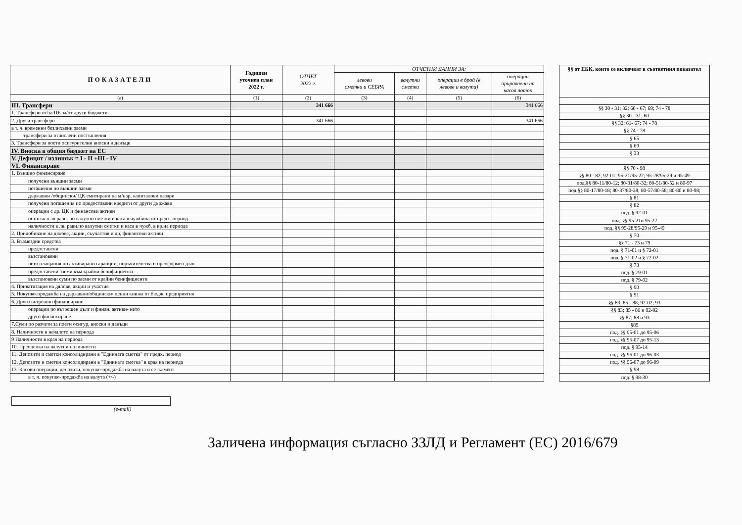| ПОКАЗАТЕЛИ | Годишен уточнен план 2022 г. | ОТЧЕТ 2022 г. | ОТЧЕТНИ ДАННИ ЗА: | | | |
| --- | --- | --- | --- | --- | --- | --- |
| | | | левови сметки и СЕБРА | валутни сметки | операции в брой (в левове и валута) | операции приравнени на касов поток |
| (а) | (1) | (2) | (3) | (4) | (5) | (6) |
| III. Трансфери | | 341 666 | | | | 341 666 |
| 1. Трансфери от/за ЦБ за/от други бюджети | | | | | | |
| 2. Други трансфери | | 341 666 | | | | 341 666 |
| в т. ч. временни безлихвени заеми | | | | | | |
| трансфери за отчислени постъпления | | | | | | |
| 3. Трансфери за поети осигурителни вноски и данъци | | | | | | |
| IV. Вноска в общия бюджет на ЕС | | | | | | |
| V. Дефицит / излишък = I - II +III - IV | | | | | | |
| VI. Финансиране | | | | | | |
| 1. Външно финансиране | | | | | | |
| получени външни заеми | | | | | | |
| погашения по външни заеми | | | | | | |
| държавни /общински/ ЦК емитирани на м/нар. капиталови пазари | | | | | | |
| получени погашения по предоставени кредити от други държави | | | | | | |
| операции с др. ЦК и финансови активи | | | | | | |
| остатък в лв.равн. по валутни сметки и каса в чужбина от предх. период | | | | | | |
| наличности в лв. равн.по валутни сметки и каса в чужб. в кр.на периода | | | | | | |
| 2. Придобиване на дялове, акции, съучастия и др, финансови активи | | | | | | |
| 3. Възмездни средства | | | | | | |
| предоставени | | | | | | |
| възстановени | | | | | | |
| нето плащания по активирани гаранции, поръчителства и преоформен дълг | | | | | | |
| предоставени заеми към крайни бенифициенти | | | | | | |
| възстановени суми по заеми от крайни бенифициенти | | | | | | |
| 4. Приватизация на дялове, акции и участия | | | | | | |
| 5. Покупко-продажба на държавни/общински/ ценни книжа от бюдж. предприятия | | | | | | |
| 6. Друго вътрешно финансиране | | | | | | |
| операции по вътрешен дълг и финан. активи- нето | | | | | | |
| друго финансиране | | | | | | |
| 7.Суми по разчети за поети осигур, вноски и данъци | | | | | | |
| 8. Наличности в началото на периода | | | | | | |
| 9 Наличности в края на периода | | | | | | |
| 10. Преоценка на валутни наличности | | | | | | |
| 11. Депозити и сметки консолидирани в "Единната сметка" от предх. период | | | | | | |
| 12. Депозити и сметки консолидирани в "Единната сметка" в края на периода | | | | | | |
| 13. Касови операции, депозити, покупко-продажба на валута и сетълмент | | | | | | |
| в т. ч. покупко-продажба на валута (+/-) | | | | | | |
| §§ от ЕБК, които се включват в съответния показател |
| --- |
| §§ 30 - 31; 32; 60 - 67; 69; 74 - 78 |
| §§ 30 - 31; 60 |
| §§ 32; 61- 67; 74 - 78 |
| §§ 74 - 78 |
| § 65 |
| § 69 |
| § 33 |
| §§ 70 - 98 |
| §§ 80 - 82; 92-01; 95-21/95-22; 95-28/95-29 и 95-49 |
| под.§§ 80-11/80-12; 80-31/80-32; 80-51/80-52 и 80-97 |
| под.§§ 80-17/80-18; 80-37/80-38; 80-57/80-58; 80-80 и 80-98; |
| § 81 |
| § 82 |
| под. § 92-01 |
| под. §§ 95-21и 95-22 |
| под. §§ 95-28/95-29 и 95-49 |
| § 70 |
| §§ 71 - 73 и 79 |
| под. § 71-01 и § 72-01 |
| под. § 71-02 и § 72-02 |
| § 73 |
| под. § 79-01 |
| под. § 79-02 |
| § 90 |
| § 91 |
| §§ 83; 85 - 88; 92-02; 93 |
| §§ 83; 85 - 86 и 92-02 |
| §§ 87; 88 и 93 |
| §89 |
| под. §§ 95-01 до 95-06 |
| под. §§ 95-07 до 95-13 |
| под. § 95-14 |
| под. §§ 96-01 до 96-03 |
| под. §§ 96-07 до 96-09 |
| § 98 |
| под. § 98-30 |
(e-mail)
Заличена информация съгласно ЗЗЛД и Регламент (ЕС) 2016/679